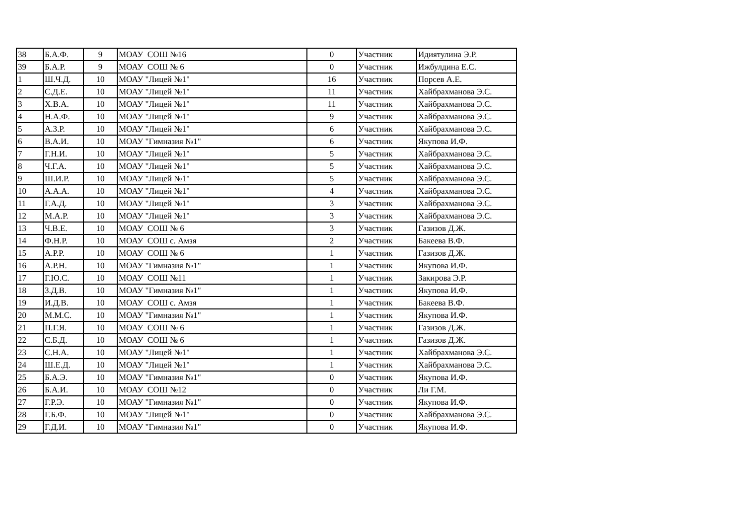| 38 | Б.А.Ф. | 9 | МОАУ СОШ №16 | 0 | Участник | Идиятулина Э.Р. |
| 39 | Б.А.Р. | 9 | МОАУ СОШ № 6 | 0 | Участник | Ижбулдина Е.С. |
| 1 | Ш.Ч.Д. | 10 | МОАУ "Лицей №1" | 16 | Участник | Порсев А.Е. |
| 2 | С.Д.Е. | 10 | МОАУ "Лицей №1" | 11 | Участник | Хайбрахманова Э.С. |
| 3 | Х.В.А. | 10 | МОАУ "Лицей №1" | 11 | Участник | Хайбрахманова Э.С. |
| 4 | Н.А.Ф. | 10 | МОАУ "Лицей №1" | 9 | Участник | Хайбрахманова Э.С. |
| 5 | А.З.Р. | 10 | МОАУ "Лицей №1" | 6 | Участник | Хайбрахманова Э.С. |
| 6 | В.А.И. | 10 | МОАУ "Гимназия №1" | 6 | Участник | Якупова И.Ф. |
| 7 | Г.Н.И. | 10 | МОАУ "Лицей №1" | 5 | Участник | Хайбрахманова Э.С. |
| 8 | Ч.Г.А. | 10 | МОАУ "Лицей №1" | 5 | Участник | Хайбрахманова Э.С. |
| 9 | Ш.И.Р. | 10 | МОАУ "Лицей №1" | 5 | Участник | Хайбрахманова Э.С. |
| 10 | А.А.А. | 10 | МОАУ "Лицей №1" | 4 | Участник | Хайбрахманова Э.С. |
| 11 | Г.А.Д. | 10 | МОАУ "Лицей №1" | 3 | Участник | Хайбрахманова Э.С. |
| 12 | М.А.Р. | 10 | МОАУ "Лицей №1" | 3 | Участник | Хайбрахманова Э.С. |
| 13 | Ч.В.Е. | 10 | МОАУ СОШ № 6 | 3 | Участник | Газизов Д.Ж. |
| 14 | Ф.Н.Р. | 10 | МОАУ СОШ с. Амзя | 2 | Участник | Бакеева В.Ф. |
| 15 | А.Р.Р. | 10 | МОАУ СОШ № 6 | 1 | Участник | Газизов Д.Ж. |
| 16 | А.Р.Н. | 10 | МОАУ "Гимназия №1" | 1 | Участник | Якупова И.Ф. |
| 17 | Г.Ю.С. | 10 | МОАУ СОШ №11 | 1 | Участник | Закирова Э.Р. |
| 18 | З.Д.В. | 10 | МОАУ "Гимназия №1" | 1 | Участник | Якупова И.Ф. |
| 19 | И.Д.В. | 10 | МОАУ СОШ с. Амзя | 1 | Участник | Бакеева В.Ф. |
| 20 | М.М.С. | 10 | МОАУ "Гимназия №1" | 1 | Участник | Якупова И.Ф. |
| 21 | П.Г.Я. | 10 | МОАУ СОШ № 6 | 1 | Участник | Газизов Д.Ж. |
| 22 | С.Б.Д. | 10 | МОАУ СОШ № 6 | 1 | Участник | Газизов Д.Ж. |
| 23 | С.Н.А. | 10 | МОАУ "Лицей №1" | 1 | Участник | Хайбрахманова Э.С. |
| 24 | Ш.Е.Д. | 10 | МОАУ "Лицей №1" | 1 | Участник | Хайбрахманова Э.С. |
| 25 | Б.А.Э. | 10 | МОАУ "Гимназия №1" | 0 | Участник | Якупова И.Ф. |
| 26 | Б.А.И. | 10 | МОАУ СОШ №12 | 0 | Участник | Ли Г.М. |
| 27 | Г.Р.Э. | 10 | МОАУ "Гимназия №1" | 0 | Участник | Якупова И.Ф. |
| 28 | Г.Б.Ф. | 10 | МОАУ "Лицей №1" | 0 | Участник | Хайбрахманова Э.С. |
| 29 | Г.Д.И. | 10 | МОАУ "Гимназия №1" | 0 | Участник | Якупова И.Ф. |